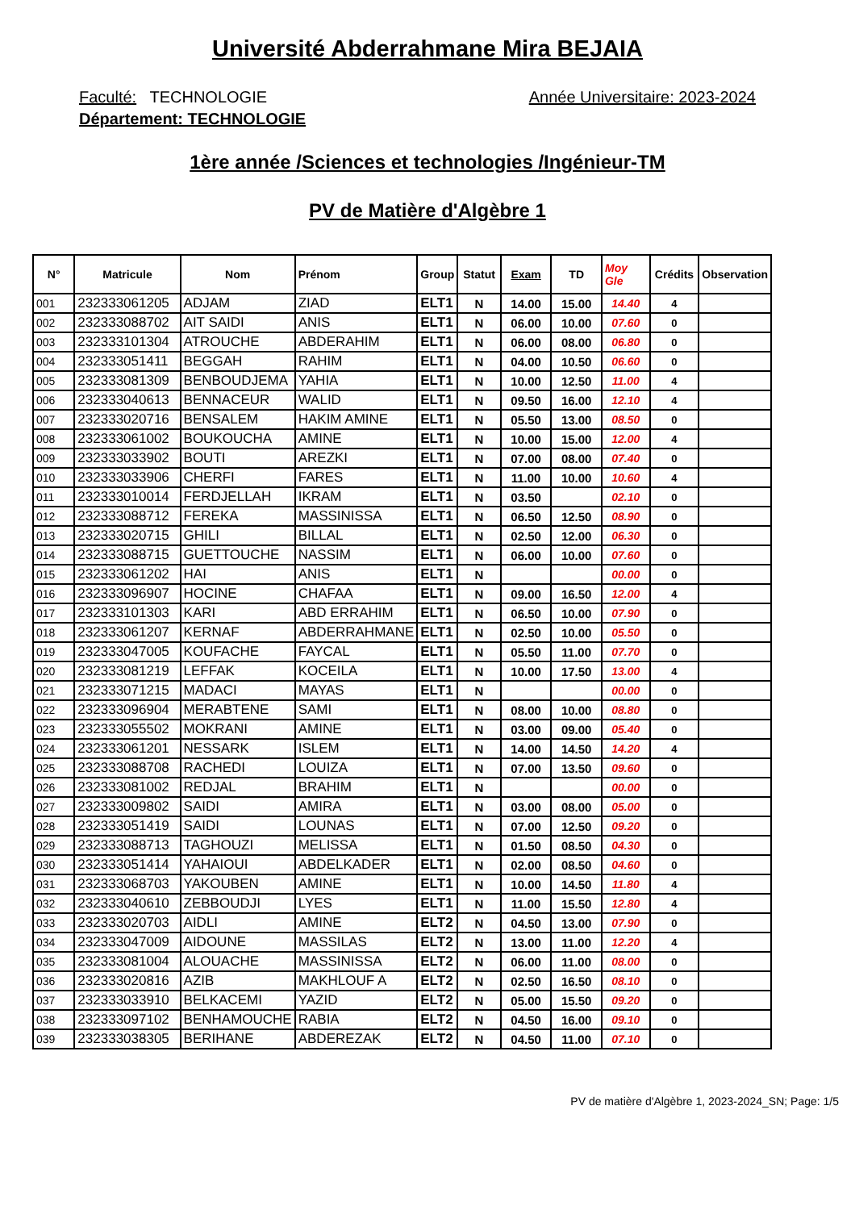Université Abderrahmane Mira BEJAIA
Faculté: TECHNOLOGIE Année Universitaire: 2023-2024
Département: TECHNOLOGIE
1ère année /Sciences et technologies /Ingénieur-TM
PV de Matière d'Algèbre 1
| N° | Matricule | Nom | Prénom | Group | Statut | Exam | TD | Moy Gle | Crédits | Observation |
| --- | --- | --- | --- | --- | --- | --- | --- | --- | --- | --- |
| 001 | 232333061205 | ADJAM | ZIAD | ELT1 | N | 14.00 | 15.00 | 14.40 | 4 | |
| 002 | 232333088702 | AIT SAIDI | ANIS | ELT1 | N | 06.00 | 10.00 | 07.60 | 0 | |
| 003 | 232333101304 | ATROUCHE | ABDERAHIM | ELT1 | N | 06.00 | 08.00 | 06.80 | 0 | |
| 004 | 232333051411 | BEGGAH | RAHIM | ELT1 | N | 04.00 | 10.50 | 06.60 | 0 | |
| 005 | 232333081309 | BENBOUDJEMA | YAHIA | ELT1 | N | 10.00 | 12.50 | 11.00 | 4 | |
| 006 | 232333040613 | BENNACEUR | WALID | ELT1 | N | 09.50 | 16.00 | 12.10 | 4 | |
| 007 | 232333020716 | BENSALEM | HAKIM AMINE | ELT1 | N | 05.50 | 13.00 | 08.50 | 0 | |
| 008 | 232333061002 | BOUKOUCHA | AMINE | ELT1 | N | 10.00 | 15.00 | 12.00 | 4 | |
| 009 | 232333033902 | BOUTI | AREZKI | ELT1 | N | 07.00 | 08.00 | 07.40 | 0 | |
| 010 | 232333033906 | CHERFI | FARES | ELT1 | N | 11.00 | 10.00 | 10.60 | 4 | |
| 011 | 232333010014 | FERDJELLAH | IKRAM | ELT1 | N | 03.50 | | 02.10 | 0 | |
| 012 | 232333088712 | FEREKA | MASSINISSA | ELT1 | N | 06.50 | 12.50 | 08.90 | 0 | |
| 013 | 232333020715 | GHILI | BILLAL | ELT1 | N | 02.50 | 12.00 | 06.30 | 0 | |
| 014 | 232333088715 | GUETTOUCHE | NASSIM | ELT1 | N | 06.00 | 10.00 | 07.60 | 0 | |
| 015 | 232333061202 | HAI | ANIS | ELT1 | N | | | 00.00 | 0 | |
| 016 | 232333096907 | HOCINE | CHAFAA | ELT1 | N | 09.00 | 16.50 | 12.00 | 4 | |
| 017 | 232333101303 | KARI | ABD ERRAHIM | ELT1 | N | 06.50 | 10.00 | 07.90 | 0 | |
| 018 | 232333061207 | KERNAF | ABDERRAHMANE | ELT1 | N | 02.50 | 10.00 | 05.50 | 0 | |
| 019 | 232333047005 | KOUFACHE | FAYCAL | ELT1 | N | 05.50 | 11.00 | 07.70 | 0 | |
| 020 | 232333081219 | LEFFAK | KOCEILA | ELT1 | N | 10.00 | 17.50 | 13.00 | 4 | |
| 021 | 232333071215 | MADACI | MAYAS | ELT1 | N | | | 00.00 | 0 | |
| 022 | 232333096904 | MERABTENE | SAMI | ELT1 | N | 08.00 | 10.00 | 08.80 | 0 | |
| 023 | 232333055502 | MOKRANI | AMINE | ELT1 | N | 03.00 | 09.00 | 05.40 | 0 | |
| 024 | 232333061201 | NESSARK | ISLEM | ELT1 | N | 14.00 | 14.50 | 14.20 | 4 | |
| 025 | 232333088708 | RACHEDI | LOUIZA | ELT1 | N | 07.00 | 13.50 | 09.60 | 0 | |
| 026 | 232333081002 | REDJAL | BRAHIM | ELT1 | N | | | 00.00 | 0 | |
| 027 | 232333009802 | SAIDI | AMIRA | ELT1 | N | 03.00 | 08.00 | 05.00 | 0 | |
| 028 | 232333051419 | SAIDI | LOUNAS | ELT1 | N | 07.00 | 12.50 | 09.20 | 0 | |
| 029 | 232333088713 | TAGHOUZI | MELISSA | ELT1 | N | 01.50 | 08.50 | 04.30 | 0 | |
| 030 | 232333051414 | YAHAIOUI | ABDELKADER | ELT1 | N | 02.00 | 08.50 | 04.60 | 0 | |
| 031 | 232333068703 | YAKOUBEN | AMINE | ELT1 | N | 10.00 | 14.50 | 11.80 | 4 | |
| 032 | 232333040610 | ZEBBOUDJI | LYES | ELT1 | N | 11.00 | 15.50 | 12.80 | 4 | |
| 033 | 232333020703 | AIDLI | AMINE | ELT2 | N | 04.50 | 13.00 | 07.90 | 0 | |
| 034 | 232333047009 | AIDOUNE | MASSILAS | ELT2 | N | 13.00 | 11.00 | 12.20 | 4 | |
| 035 | 232333081004 | ALOUACHE | MASSINISSA | ELT2 | N | 06.00 | 11.00 | 08.00 | 0 | |
| 036 | 232333020816 | AZIB | MAKHLOUF A | ELT2 | N | 02.50 | 16.50 | 08.10 | 0 | |
| 037 | 232333033910 | BELKACEMI | YAZID | ELT2 | N | 05.00 | 15.50 | 09.20 | 0 | |
| 038 | 232333097102 | BENHAMOUCHE | RABIA | ELT2 | N | 04.50 | 16.00 | 09.10 | 0 | |
| 039 | 232333038305 | BERIHANE | ABDEREZAK | ELT2 | N | 04.50 | 11.00 | 07.10 | 0 | |
PV de matière d'Algèbre 1, 2023-2024_SN; Page: 1/5